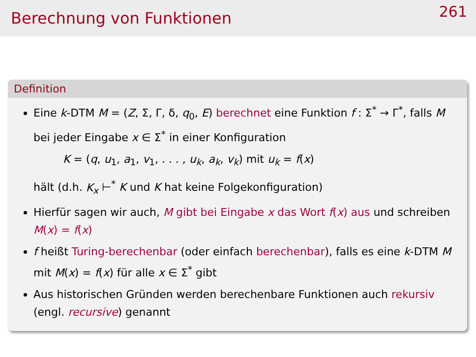Berechnung von Funktionen
261
Definition
Eine k-DTM M = (Z, Σ, Γ, δ, q<sub>0</sub>, E) berechnet eine Funktion f : Σ<sup>*</sup> → Γ<sup>*</sup>, falls M bei jeder Eingabe x ∈ Σ<sup>*</sup> in einer Konfiguration
K = (q, u<sub>1</sub>, a<sub>1</sub>, v<sub>1</sub>, . . . , u<sub>k</sub>, a<sub>k</sub>, v<sub>k</sub>) mit u<sub>k</sub> = f(x)
hält (d.h. K<sub>x</sub> ⊢<sup>*</sup> K und K hat keine Folgekonfiguration)
Hierfür sagen wir auch, M gibt bei Eingabe x das Wort f(x) aus und schreiben M(x) = f(x)
f heißt Turing-berechenbar (oder einfach berechenbar), falls es eine k-DTM M mit M(x) = f(x) für alle x ∈ Σ<sup>*</sup> gibt
Aus historischen Gründen werden berechenbare Funktionen auch rekursiv (engl. recursive) genannt